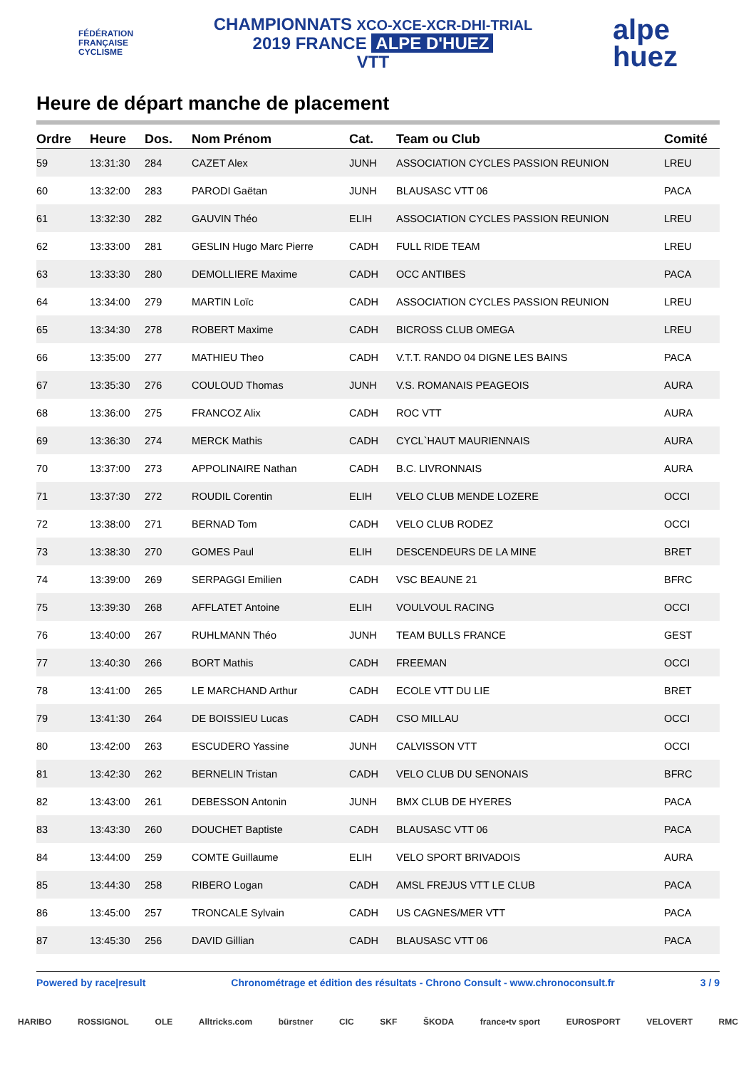FÉDÉRATION
FRANÇAISE
CYCLISME
CHAMPIONNATS XCO-XCE-XCR-DHI-TRIAL
2019 FRANCE ALPE D'HUEZ
VTT
alpe
huez
Heure de départ manche de placement
| Ordre | Heure | Dos. | Nom Prénom | Cat. | Team ou Club | Comité |
| --- | --- | --- | --- | --- | --- | --- |
| 59 | 13:31:30 | 284 | CAZET Alex | JUNH | ASSOCIATION CYCLES PASSION REUNION | LREU |
| 60 | 13:32:00 | 283 | PARODI Gaëtan | JUNH | BLAUSASC VTT 06 | PACA |
| 61 | 13:32:30 | 282 | GAUVIN Théo | ELIH | ASSOCIATION CYCLES PASSION REUNION | LREU |
| 62 | 13:33:00 | 281 | GESLIN Hugo Marc Pierre | CADH | FULL RIDE TEAM | LREU |
| 63 | 13:33:30 | 280 | DEMOLLIERE Maxime | CADH | OCC ANTIBES | PACA |
| 64 | 13:34:00 | 279 | MARTIN Loïc | CADH | ASSOCIATION CYCLES PASSION REUNION | LREU |
| 65 | 13:34:30 | 278 | ROBERT Maxime | CADH | BICROSS CLUB OMEGA | LREU |
| 66 | 13:35:00 | 277 | MATHIEU Theo | CADH | V.T.T. RANDO 04 DIGNE LES BAINS | PACA |
| 67 | 13:35:30 | 276 | COULOUD Thomas | JUNH | V.S. ROMANAIS PEAGEOIS | AURA |
| 68 | 13:36:00 | 275 | FRANCOZ Alix | CADH | ROC VTT | AURA |
| 69 | 13:36:30 | 274 | MERCK Mathis | CADH | CYCL`HAUT MAURIENNAIS | AURA |
| 70 | 13:37:00 | 273 | APPOLINAIRE Nathan | CADH | B.C. LIVRONNAIS | AURA |
| 71 | 13:37:30 | 272 | ROUDIL Corentin | ELIH | VELO CLUB MENDE LOZERE | OCCI |
| 72 | 13:38:00 | 271 | BERNAD Tom | CADH | VELO CLUB RODEZ | OCCI |
| 73 | 13:38:30 | 270 | GOMES Paul | ELIH | DESCENDEURS DE LA MINE | BRET |
| 74 | 13:39:00 | 269 | SERPAGGI Emilien | CADH | VSC BEAUNE 21 | BFRC |
| 75 | 13:39:30 | 268 | AFFLATET Antoine | ELIH | VOULVOUL RACING | OCCI |
| 76 | 13:40:00 | 267 | RUHLMANN Théo | JUNH | TEAM BULLS FRANCE | GEST |
| 77 | 13:40:30 | 266 | BORT Mathis | CADH | FREEMAN | OCCI |
| 78 | 13:41:00 | 265 | LE MARCHAND Arthur | CADH | ECOLE VTT DU LIE | BRET |
| 79 | 13:41:30 | 264 | DE BOISSIEU Lucas | CADH | CSO MILLAU | OCCI |
| 80 | 13:42:00 | 263 | ESCUDERO Yassine | JUNH | CALVISSON VTT | OCCI |
| 81 | 13:42:30 | 262 | BERNELIN Tristan | CADH | VELO CLUB DU SENONAIS | BFRC |
| 82 | 13:43:00 | 261 | DEBESSON Antonin | JUNH | BMX CLUB DE HYERES | PACA |
| 83 | 13:43:30 | 260 | DOUCHET Baptiste | CADH | BLAUSASC VTT 06 | PACA |
| 84 | 13:44:00 | 259 | COMTE Guillaume | ELIH | VELO SPORT BRIVADOIS | AURA |
| 85 | 13:44:30 | 258 | RIBERO Logan | CADH | AMSL FREJUS VTT LE CLUB | PACA |
| 86 | 13:45:00 | 257 | TRONCALE Sylvain | CADH | US CAGNES/MER VTT | PACA |
| 87 | 13:45:30 | 256 | DAVID Gillian | CADH | BLAUSASC VTT 06 | PACA |
Powered by race|result Chronométrage et édition des résultats - Chrono Consult - www.chronoconsult.fr 3 / 9
HARIBO ROSSIGNOL OLE Alltricks.com bürstner CIC SKF ŠKODA france•tv sport EUROSPORT VELOVERT RMC